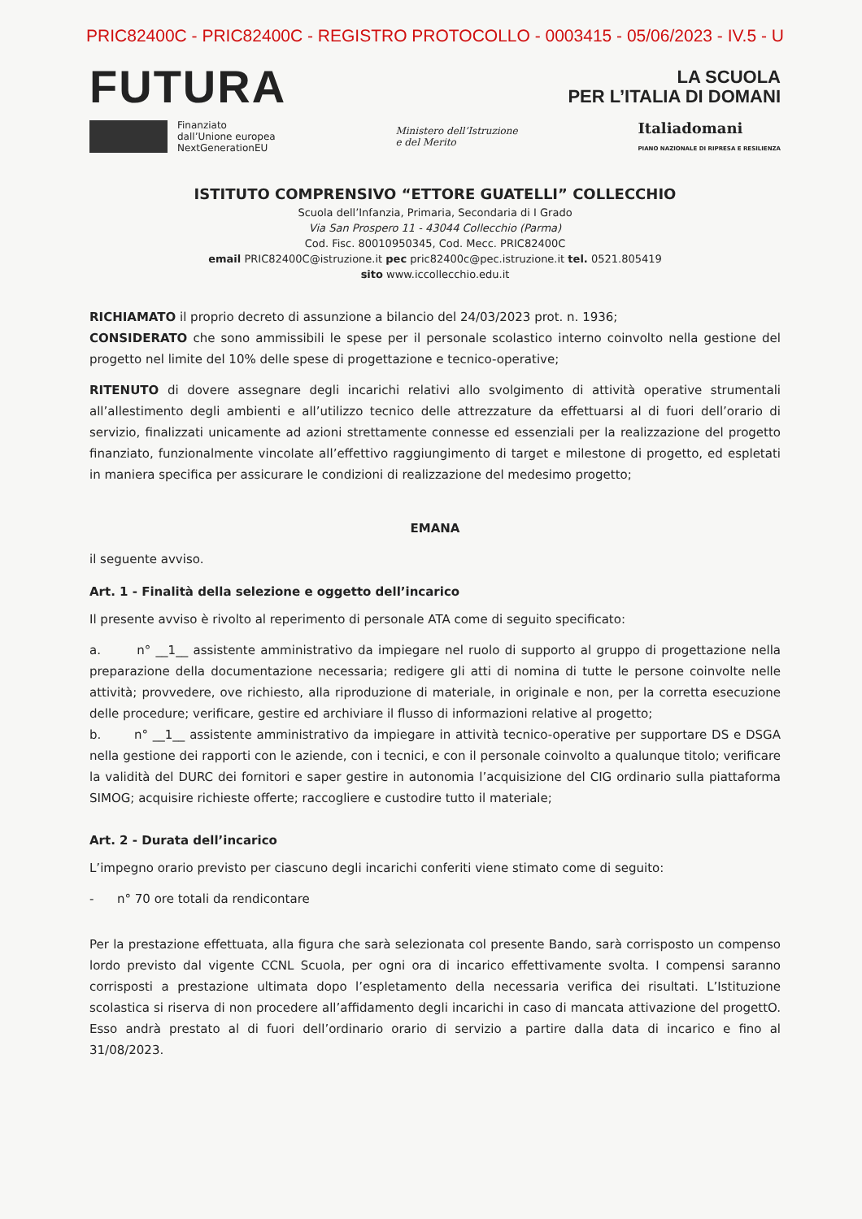PRIC82400C - PRIC82400C - REGISTRO PROTOCOLLO - 0003415 - 05/06/2023 - IV.5 - U
FUTURA
LA SCUOLA
PER L’ITALIA DI DOMANI
Finanziato
dall’Unione europea
NextGenerationEU
Ministero dell’Istruzione
e del Merito
Italiadomani
PIANO NAZIONALE DI RIPRESA E RESILIENZA
ISTITUTO COMPRENSIVO “ETTORE GUATELLI” COLLECCHIO
Scuola dell’Infanzia, Primaria, Secondaria di I Grado
Via San Prospero 11 - 43044 Collecchio (Parma)
Cod. Fisc. 80010950345, Cod. Mecc. PRIC82400C
email PRIC82400C@istruzione.it pec pric82400c@pec.istruzione.it tel. 0521.805419
sito www.iccollecchio.edu.it
RICHIAMATO il proprio decreto di assunzione a bilancio del 24/03/2023 prot. n. 1936;
CONSIDERATO che sono ammissibili le spese per il personale scolastico interno coinvolto nella gestione del progetto nel limite del 10% delle spese di progettazione e tecnico-operative;
RITENUTO di dovere assegnare degli incarichi relativi allo svolgimento di attività operative strumentali all’allestimento degli ambienti e all’utilizzo tecnico delle attrezzature da effettuarsi al di fuori dell’orario di servizio, finalizzati unicamente ad azioni strettamente connesse ed essenziali per la realizzazione del progetto finanziato, funzionalmente vincolate all’effettivo raggiungimento di target e milestone di progetto, ed espletati in maniera specifica per assicurare le condizioni di realizzazione del medesimo progetto;
EMANA
il seguente avviso.
Art. 1 - Finalità della selezione e oggetto dell’incarico
Il presente avviso è rivolto al reperimento di personale ATA come di seguito specificato:
a. n° __1__ assistente amministrativo da impiegare nel ruolo di supporto al gruppo di progettazione nella preparazione della documentazione necessaria; redigere gli atti di nomina di tutte le persone coinvolte nelle attività; provvedere, ove richiesto, alla riproduzione di materiale, in originale e non, per la corretta esecuzione delle procedure; verificare, gestire ed archiviare il flusso di informazioni relative al progetto;
b. n° __1__ assistente amministrativo da impiegare in attività tecnico-operative per supportare DS e DSGA nella gestione dei rapporti con le aziende, con i tecnici, e con il personale coinvolto a qualunque titolo; verificare la validità del DURC dei fornitori e saper gestire in autonomia l’acquisizione del CIG ordinario sulla piattaforma SIMOG; acquisire richieste offerte; raccogliere e custodire tutto il materiale;
Art. 2 - Durata dell’incarico
L’impegno orario previsto per ciascuno degli incarichi conferiti viene stimato come di seguito:
- n° 70 ore totali da rendicontare
Per la prestazione effettuata, alla figura che sarà selezionata col presente Bando, sarà corrisposto un compenso lordo previsto dal vigente CCNL Scuola, per ogni ora di incarico effettivamente svolta. I compensi saranno corrisposti a prestazione ultimata dopo l’espletamento della necessaria verifica dei risultati. L’Istituzione scolastica si riserva di non procedere all’affidamento degli incarichi in caso di mancata attivazione del progettO. Esso andrà prestato al di fuori dell’ordinario orario di servizio a partire dalla data di incarico e fino al 31/08/2023.